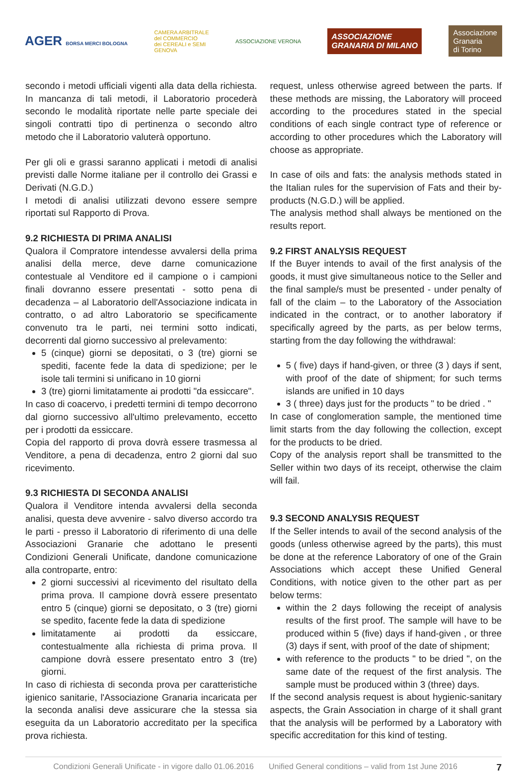AGER BORSA MERCI BOLOGNA
CAMERA ARBITRALE
del COMMERCIO
dei CEREALI e SEMI
GENOVA
ASSOCIAZIONE VERONA
ASSOCIAZIONE
GRANARIA DI MILANO
Associazione
Granaria
di Torino
secondo i metodi ufficiali vigenti alla data della richiesta. In mancanza di tali metodi, il Laboratorio procederà secondo le modalità riportate nelle parte speciale dei singoli contratti tipo di pertinenza o secondo altro metodo che il Laboratorio valuterà opportuno.
Per gli oli e grassi saranno applicati i metodi di analisi previsti dalle Norme italiane per il controllo dei Grassi e Derivati (N.G.D.)
I metodi di analisi utilizzati devono essere sempre riportati sul Rapporto di Prova.
9.2 RICHIESTA DI PRIMA ANALISI
Qualora il Compratore intendesse avvalersi della prima analisi della merce, deve darne comunicazione contestuale al Venditore ed il campione o i campioni finali dovranno essere presentati - sotto pena di decadenza – al Laboratorio dell'Associazione indicata in contratto, o ad altro Laboratorio se specificamente convenuto tra le parti, nei termini sotto indicati, decorrenti dal giorno successivo al prelevamento:
5 (cinque) giorni se depositati, o 3 (tre) giorni se spediti, facente fede la data di spedizione; per le isole tali termini si unificano in 10 giorni
3 (tre) giorni limitatamente ai prodotti "da essiccare".
In caso di coacervo, i predetti termini di tempo decorrono dal giorno successivo all'ultimo prelevamento, eccetto per i prodotti da essiccare.
Copia del rapporto di prova dovrà essere trasmessa al Venditore, a pena di decadenza, entro 2 giorni dal suo ricevimento.
9.3 RICHIESTA DI SECONDA ANALISI
Qualora il Venditore intenda avvalersi della seconda analisi, questa deve avvenire - salvo diverso accordo tra le parti - presso il Laboratorio di riferimento di una delle Associazioni Granarie che adottano le presenti Condizioni Generali Unificate, dandone comunicazione alla controparte, entro:
2 giorni successivi al ricevimento del risultato della prima prova. Il campione dovrà essere presentato entro 5 (cinque) giorni se depositato, o 3 (tre) giorni se spedito, facente fede la data di spedizione
limitatamente ai prodotti da essiccare, contestualmente alla richiesta di prima prova. Il campione dovrà essere presentato entro 3 (tre) giorni.
In caso di richiesta di seconda prova per caratteristiche igienico sanitarie, l'Associazione Granaria incaricata per la seconda analisi deve assicurare che la stessa sia eseguita da un Laboratorio accreditato per la specifica prova richiesta.
request, unless otherwise agreed between the parts. If these methods are missing, the Laboratory will proceed according to the procedures stated in the special conditions of each single contract type of reference or according to other procedures which the Laboratory will choose as appropriate.
In case of oils and fats: the analysis methods stated in the Italian rules for the supervision of Fats and their by-products (N.G.D.) will be applied.
The analysis method shall always be mentioned on the results report.
9.2 FIRST ANALYSIS REQUEST
If the Buyer intends to avail of the first analysis of the goods, it must give simultaneous notice to the Seller and the final sample/s must be presented - under penalty of fall of the claim – to the Laboratory of the Association indicated in the contract, or to another laboratory if specifically agreed by the parts, as per below terms, starting from the day following the withdrawal:
5 ( five) days if hand-given, or three (3 ) days if sent, with proof of the date of shipment; for such terms islands are unified in 10 days
3 ( three) days just for the products " to be dried . "
In case of conglomeration sample, the mentioned time limit starts from the day following the collection, except for the products to be dried.
Copy of the analysis report shall be transmitted to the Seller within two days of its receipt, otherwise the claim will fail.
9.3 SECOND ANALYSIS REQUEST
If the Seller intends to avail of the second analysis of the goods (unless otherwise agreed by the parts), this must be done at the reference Laboratory of one of the Grain Associations which accept these Unified General Conditions, with notice given to the other part as per below terms:
within the 2 days following the receipt of analysis results of the first proof. The sample will have to be produced within 5 (five) days if hand-given , or three (3) days if sent, with proof of the date of shipment;
with reference to the products " to be dried ", on the same date of the request of the first analysis. The sample must be produced within 3 (three) days.
If the second analysis request is about hygienic-sanitary aspects, the Grain Association in charge of it shall grant that the analysis will be performed by a Laboratory with specific accreditation for this kind of testing.
Condizioni Generali Unificate - in vigore dallo 01.06.2016 Unified General conditions – valid from 1st June 2016 7